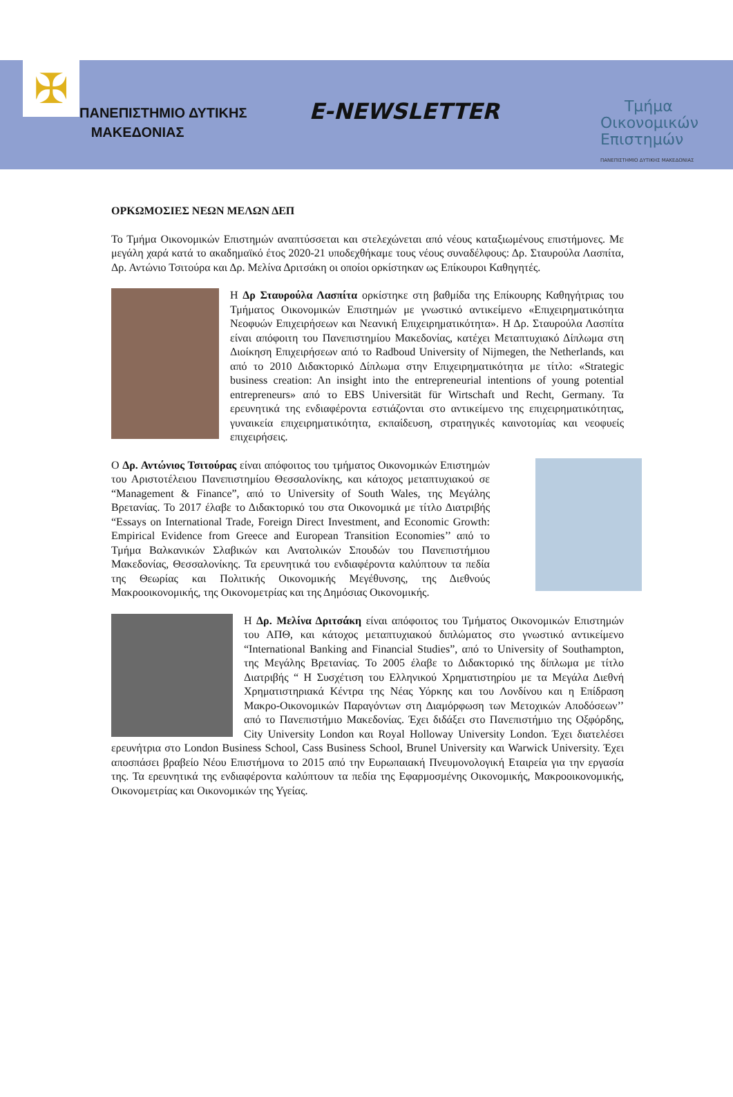✠
ΠΑΝΕΠΙΣΤΗΜΙΟ ΔΥΤΙΚΗΣ
ΜΑΚΕΔΟΝΙΑΣ
E-NEWSLETTER
Τμήμα
Οικονομικών
Επιστημών
ΠΑΝΕΠΙΣΤΗΜΙΟ ΔΥΤΙΚΗΣ ΜΑΚΕΔΟΝΙΑΣ
ΟΡΚΩΜΟΣΙΕΣ ΝΕΩΝ ΜΕΛΩΝ ΔΕΠ
Το Τμήμα Οικονομικών Επιστημών αναπτύσσεται και στελεχώνεται από νέους καταξιωμένους επιστήμονες. Με μεγάλη χαρά κατά το ακαδημαϊκό έτος 2020-21 υποδεχθήκαμε τους νέους συναδέλφους: Δρ. Σταυρούλα Λασπίτα, Δρ. Αντώνιο Τσιτούρα και Δρ. Μελίνα Δριτσάκη οι οποίοι ορκίστηκαν ως Επίκουροι Καθηγητές.
Η Δρ Σταυρούλα Λασπίτα ορκίστηκε στη βαθμίδα της Επίκουρης Καθηγήτριας του Τμήματος Οικονομικών Επιστημών με γνωστικό αντικείμενο «Επιχειρηματικότητα Νεοφυών Επιχειρήσεων και Νεανική Επιχειρηματικότητα». Η Δρ. Σταυρούλα Λασπίτα είναι απόφοιτη του Πανεπιστημίου Μακεδονίας, κατέχει Μεταπτυχιακό Δίπλωμα στη Διοίκηση Επιχειρήσεων από το Radboud University of Nijmegen, the Netherlands, και από το 2010 Διδακτορικό Δίπλωμα στην Επιχειρηματικότητα με τίτλο: «Strategic business creation: An insight into the entrepreneurial intentions of young potential entrepreneurs» από το EBS Universität für Wirtschaft und Recht, Germany. Τα ερευνητικά της ενδιαφέροντα εστιάζονται στο αντικείμενο της επιχειρηματικότητας, γυναικεία επιχειρηματικότητα, εκπαίδευση, στρατηγικές καινοτομίας και νεοφυείς επιχειρήσεις.
Ο Δρ. Αντώνιος Τσιτούρας είναι απόφοιτος του τμήματος Οικονομικών Επιστημών του Αριστοτέλειου Πανεπιστημίου Θεσσαλονίκης, και κάτοχος μεταπτυχιακού σε “Management & Finance”, από το University of South Wales, της Μεγάλης Βρετανίας. Το 2017 έλαβε το Διδακτορικό του στα Οικονομικά με τίτλο Διατριβής “Essays on International Trade, Foreign Direct Investment, and Economic Growth: Empirical Evidence from Greece and European Transition Economies’’ από το Τμήμα Βαλκανικών Σλαβικών και Ανατολικών Σπουδών του Πανεπιστήμιου Μακεδονίας, Θεσσαλονίκης. Τα ερευνητικά του ενδιαφέροντα καλύπτουν τα πεδία της Θεωρίας και Πολιτικής Οικονομικής Μεγέθυνσης, της Διεθνούς Μακροοικονομικής, της Οικονομετρίας και της Δημόσιας Οικονομικής.
Η Δρ. Μελίνα Δριτσάκη είναι απόφοιτος του Τμήματος Οικονομικών Επιστημών του ΑΠΘ, και κάτοχος μεταπτυχιακού διπλώματος στο γνωστικό αντικείμενο “International Banking and Financial Studies”, από το University of Southampton, της Μεγάλης Βρετανίας. Το 2005 έλαβε το Διδακτορικό της δίπλωμα με τίτλο Διατριβής “ Η Συσχέτιση του Ελληνικού Χρηματιστηρίου με τα Μεγάλα Διεθνή Χρηματιστηριακά Κέντρα της Νέας Υόρκης και του Λονδίνου και η Επίδραση Μακρο-Οικονομικών Παραγόντων στη Διαμόρφωση των Μετοχικών Αποδόσεων’’ από το Πανεπιστήμιο Μακεδονίας. Έχει διδάξει στο Πανεπιστήμιο της Οξφόρδης, City University London και Royal Holloway University London. Έχει διατελέσει ερευνήτρια στο London Business School, Cass Business School, Brunel University και Warwick University. Έχει αποσπάσει βραβείο Νέου Επιστήμονα το 2015 από την Ευρωπαιακή Πνευμονολογική Εταιρεία για την εργασία της. Τα ερευνητικά της ενδιαφέροντα καλύπτουν τα πεδία της Εφαρμοσμένης Οικονομικής, Μακροοικονομικής, Οικονομετρίας και Οικονομικών της Υγείας.